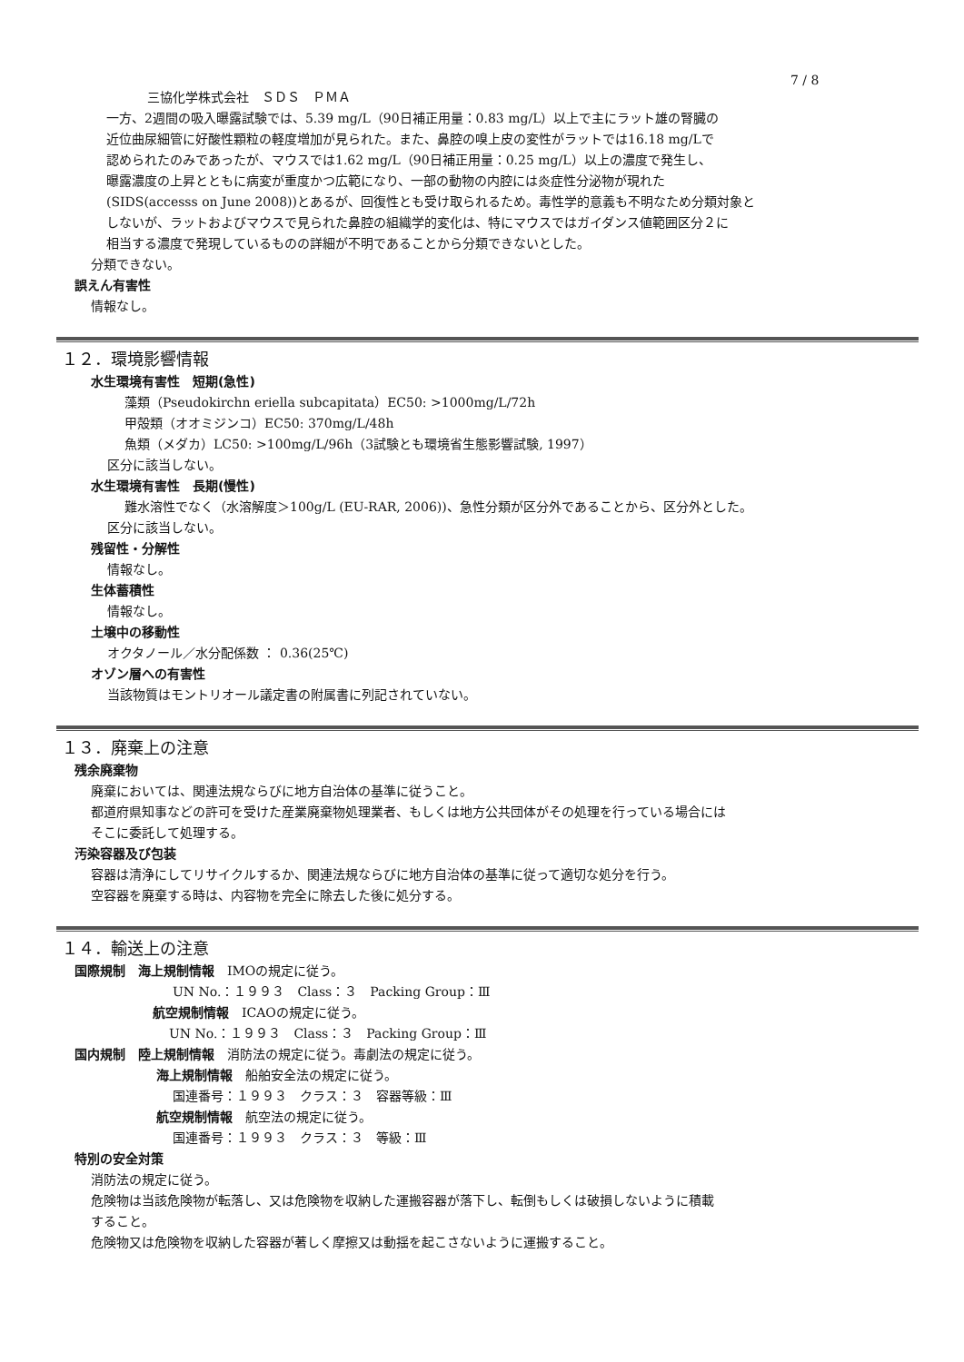7 / 8
三協化学株式会社　ＳＤＳ　ＰＭＡ
一方、2週間の吸入曝露試験では、5.39 mg/L（90日補正用量：0.83 mg/L）以上で主にラット雄の腎臓の
近位曲尿細管に好酸性顆粒の軽度増加が見られた。また、鼻腔の嗅上皮の変性がラットでは16.18 mg/Lで
認められたのみであったが、マウスでは1.62 mg/L（90日補正用量：0.25 mg/L）以上の濃度で発生し、
曝露濃度の上昇とともに病変が重度かつ広範になり、一部の動物の内腔には炎症性分泌物が現れた
(SIDS(accesss on June 2008))とあるが、回復性とも受け取られるため。毒性学的意義も不明なため分類対象と
しないが、ラットおよびマウスで見られた鼻腔の組織学的変化は、特にマウスではガイダンス値範囲区分２に
相当する濃度で発現しているものの詳細が不明であることから分類できないとした。
分類できない。
誤えん有害性
情報なし。
１２．環境影響情報
水生環境有害性　短期(急性)
藻類（Pseudokirchn eriella subcapitata）EC50: >1000mg/L/72h
甲殻類（オオミジンコ）EC50: 370mg/L/48h
魚類（メダカ）LC50: >100mg/L/96h（3試験とも環境省生態影響試験, 1997）
区分に該当しない。
水生環境有害性　長期(慢性)
難水溶性でなく（水溶解度＞100g/L (EU-RAR, 2006))、急性分類が区分外であることから、区分外とした。
区分に該当しない。
残留性・分解性
情報なし。
生体蓄積性
情報なし。
土壌中の移動性
オクタノール／水分配係数 ： 0.36(25℃)
オゾン層への有害性
当該物質はモントリオール議定書の附属書に列記されていない。
１３．廃棄上の注意
残余廃棄物
廃棄においては、関連法規ならびに地方自治体の基準に従うこと。
都道府県知事などの許可を受けた産業廃棄物処理業者、もしくは地方公共団体がその処理を行っている場合には
そこに委託して処理する。
汚染容器及び包装
容器は清浄にしてリサイクルするか、関連法規ならびに地方自治体の基準に従って適切な処分を行う。
空容器を廃棄する時は、内容物を完全に除去した後に処分する。
１４．輸送上の注意
国際規制　海上規制情報　IMOの規定に従う。
UN No.：１９９３　Class：３　Packing Group：Ⅲ
航空規制情報　ICAOの規定に従う。
UN No.：１９９３　Class：３　Packing Group：Ⅲ
国内規制　陸上規制情報　消防法の規定に従う。毒劇法の規定に従う。
海上規制情報　船舶安全法の規定に従う。
国連番号：１９９３　クラス：３　容器等級：Ⅲ
航空規制情報　航空法の規定に従う。
国連番号：１９９３　クラス：３　等級：Ⅲ
特別の安全対策
消防法の規定に従う。
危険物は当該危険物が転落し、又は危険物を収納した運搬容器が落下し、転倒もしくは破損しないように積載
すること。
危険物又は危険物を収納した容器が著しく摩擦又は動揺を起こさないように運搬すること。